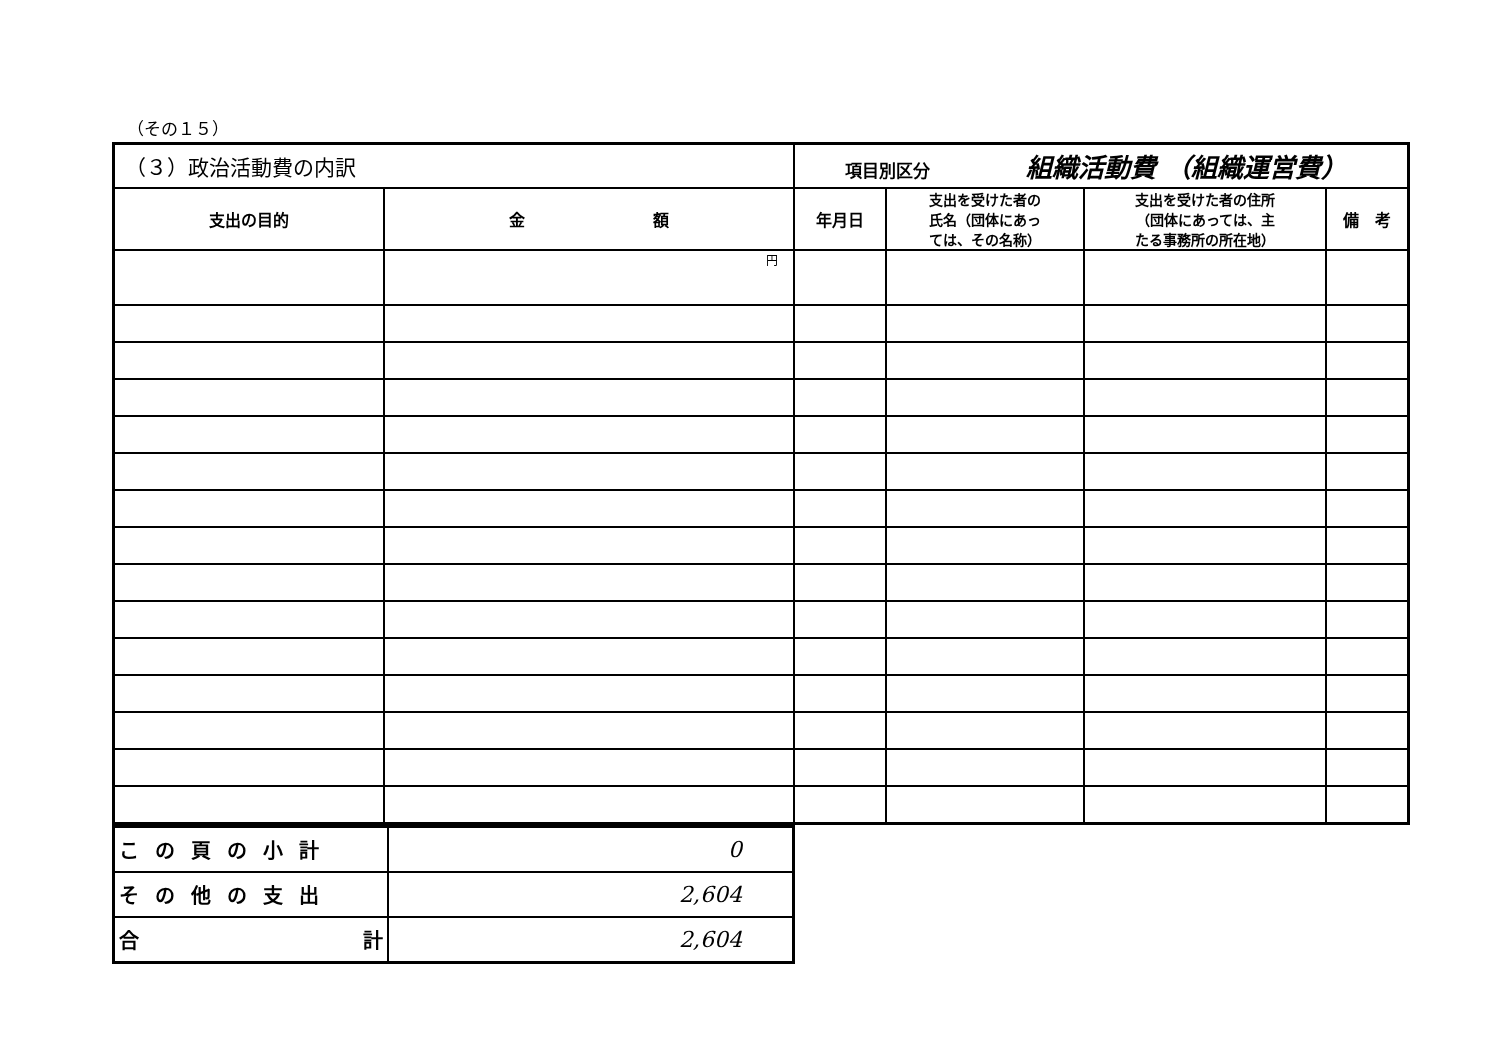（その１５）
| （３）政治活動費の内訳 | | 項目別区分 組織活動費 （組織運営費） | | | |
| --- | --- | --- | --- | --- | --- |
| 支出の目的 | 金 額 | 年月日 | 支出を受けた者の 氏名（団体にあっ ては、その名称） | 支出を受けた者の住所 （団体にあっては、主 たる事務所の所在地） | 備 考 |
| | 円 | | | | |
| この頁の小計 | 0 |
| その他の支出 | 2,604 |
| 合 計 | 2,604 |